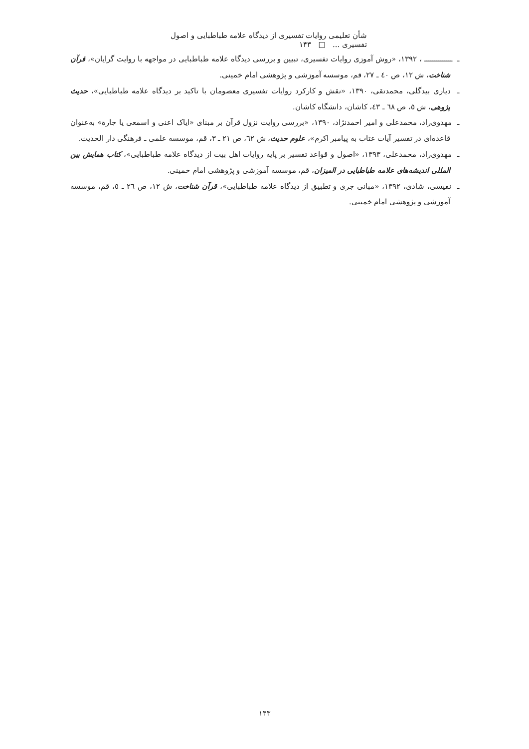شأن تعلیمی روایات تفسیری از دیدگاه علامه طباطبایی و اصول تفسیری ... □ ۱۴۳
ـ ــــــــــــــ ، ۱۳۹۲، «روش آموزی روایات تفسیری، تبیین و بررسی دیدگاه علامه طباطبایی در مواجهه با روایت گرایان»، قرآن شناخت، ش ۱۲، ص ٤٠ ـ ۲۷، قم، موسسه آموزشی و پژوهشی امام خمینی.
ـ دیاری بیدگلی، محمدتقی، ۱۳۹۰، «نقش و کارکرد روایات تفسیری معصومان با تاکید بر دیدگاه علامه طباطبایی»، حدیث پژوهی، ش ٥، ص ٦٨ ـ ٤٣، کاشان، دانشگاه کاشان.
ـ مهدوی‌راد، محمدعلی و امیر احمدنژاد، ۱۳۹۰، «بررسی روایت نزول قرآن بر مبنای «ایاک اعنی و اسمعی یا جارة» به‌عنوان قاعده‌ای در تفسیر آیات عتاب به پیامبر اکرم»، علوم حدیث، ش ٦٢، ص ۲۱ ـ ۳، قم، موسسه علمی ـ فرهنگی دار الحدیث.
ـ مهدوی‌راد، محمدعلی، ۱۳۹۳، «اصول و قواعد تفسیر بر پایه روایات اهل بیت از دیدگاه علامه طباطبایی»، کتاب همایش بین المللی اندیشه‌های علامه طباطبایی در المیزان، قم، موسسه آموزشی و پژوهشی امام خمینی.
ـ نفیسی، شادی، ۱۳۹۲، «مبانی جری و تطبیق از دیدگاه علامه طباطبایی»، قرآن شناخت، ش ۱۲، ص ۲٦ ـ ٥، قم، موسسه آموزشی و پژوهشی امام خمینی.
۱۴۳